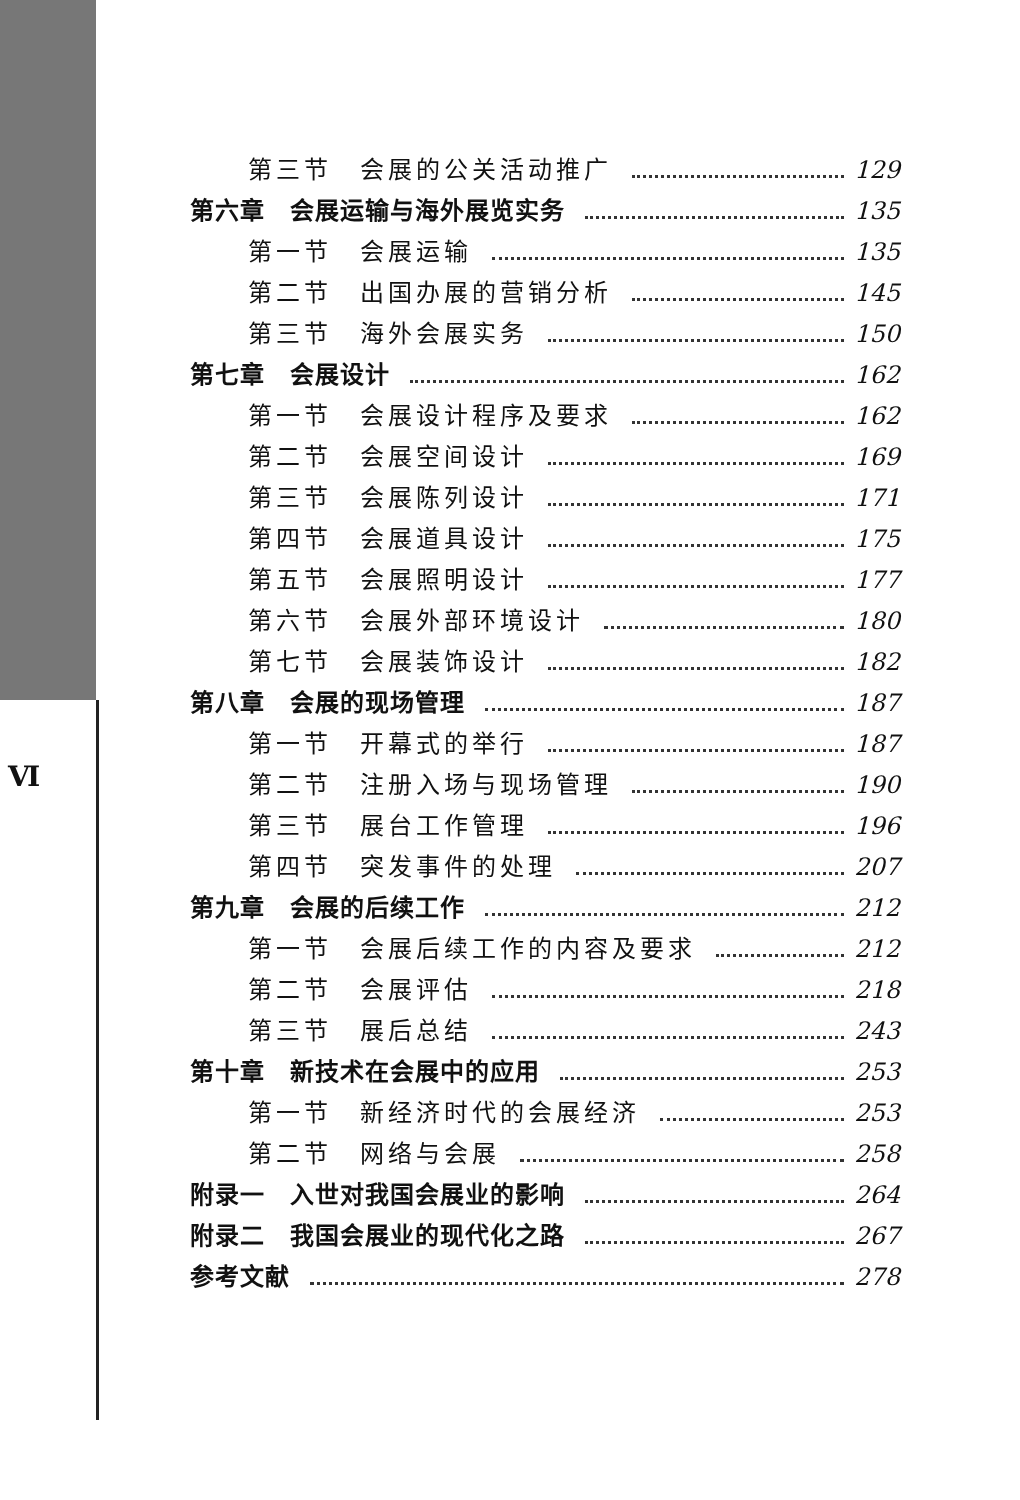Ⅵ
第三节　会展的公关活动推广 129
第六章　会展运输与海外展览实务 135
第一节　会展运输 135
第二节　出国办展的营销分析 145
第三节　海外会展实务 150
第七章　会展设计 162
第一节　会展设计程序及要求 162
第二节　会展空间设计 169
第三节　会展陈列设计 171
第四节　会展道具设计 175
第五节　会展照明设计 177
第六节　会展外部环境设计 180
第七节　会展装饰设计 182
第八章　会展的现场管理 187
第一节　开幕式的举行 187
第二节　注册入场与现场管理 190
第三节　展台工作管理 196
第四节　突发事件的处理 207
第九章　会展的后续工作 212
第一节　会展后续工作的内容及要求 212
第二节　会展评估 218
第三节　展后总结 243
第十章　新技术在会展中的应用 253
第一节　新经济时代的会展经济 253
第二节　网络与会展 258
附录一　入世对我国会展业的影响 264
附录二　我国会展业的现代化之路 267
参考文献 278